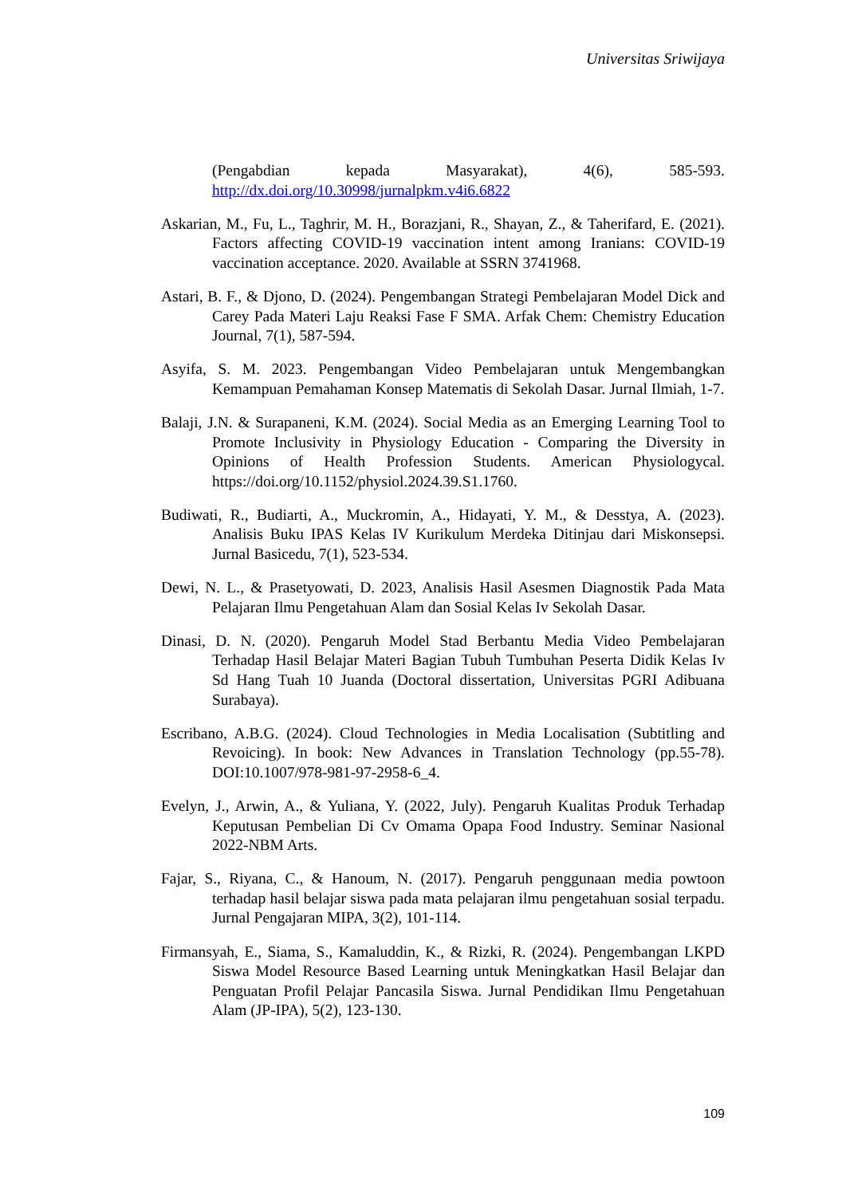Universitas Sriwijaya
(Pengabdian kepada Masyarakat), 4(6), 585-593. http://dx.doi.org/10.30998/jurnalpkm.v4i6.6822
Askarian, M., Fu, L., Taghrir, M. H., Borazjani, R., Shayan, Z., & Taherifard, E. (2021). Factors affecting COVID-19 vaccination intent among Iranians: COVID-19 vaccination acceptance. 2020. Available at SSRN 3741968.
Astari, B. F., & Djono, D. (2024). Pengembangan Strategi Pembelajaran Model Dick and Carey Pada Materi Laju Reaksi Fase F SMA. Arfak Chem: Chemistry Education Journal, 7(1), 587-594.
Asyifa, S. M. 2023. Pengembangan Video Pembelajaran untuk Mengembangkan Kemampuan Pemahaman Konsep Matematis di Sekolah Dasar. Jurnal Ilmiah, 1-7.
Balaji, J.N. & Surapaneni, K.M. (2024). Social Media as an Emerging Learning Tool to Promote Inclusivity in Physiology Education - Comparing the Diversity in Opinions of Health Profession Students. American Physiologycal. https://doi.org/10.1152/physiol.2024.39.S1.1760.
Budiwati, R., Budiarti, A., Muckromin, A., Hidayati, Y. M., & Desstya, A. (2023). Analisis Buku IPAS Kelas IV Kurikulum Merdeka Ditinjau dari Miskonsepsi. Jurnal Basicedu, 7(1), 523-534.
Dewi, N. L., & Prasetyowati, D. 2023, Analisis Hasil Asesmen Diagnostik Pada Mata Pelajaran Ilmu Pengetahuan Alam dan Sosial Kelas Iv Sekolah Dasar.
Dinasi, D. N. (2020). Pengaruh Model Stad Berbantu Media Video Pembelajaran Terhadap Hasil Belajar Materi Bagian Tubuh Tumbuhan Peserta Didik Kelas Iv Sd Hang Tuah 10 Juanda (Doctoral dissertation, Universitas PGRI Adibuana Surabaya).
Escribano, A.B.G. (2024). Cloud Technologies in Media Localisation (Subtitling and Revoicing). In book: New Advances in Translation Technology (pp.55-78). DOI:10.1007/978-981-97-2958-6_4.
Evelyn, J., Arwin, A., & Yuliana, Y. (2022, July). Pengaruh Kualitas Produk Terhadap Keputusan Pembelian Di Cv Omama Opapa Food Industry. Seminar Nasional 2022-NBM Arts.
Fajar, S., Riyana, C., & Hanoum, N. (2017). Pengaruh penggunaan media powtoon terhadap hasil belajar siswa pada mata pelajaran ilmu pengetahuan sosial terpadu. Jurnal Pengajaran MIPA, 3(2), 101-114.
Firmansyah, E., Siama, S., Kamaluddin, K., & Rizki, R. (2024). Pengembangan LKPD Siswa Model Resource Based Learning untuk Meningkatkan Hasil Belajar dan Penguatan Profil Pelajar Pancasila Siswa. Jurnal Pendidikan Ilmu Pengetahuan Alam (JP-IPA), 5(2), 123-130.
109